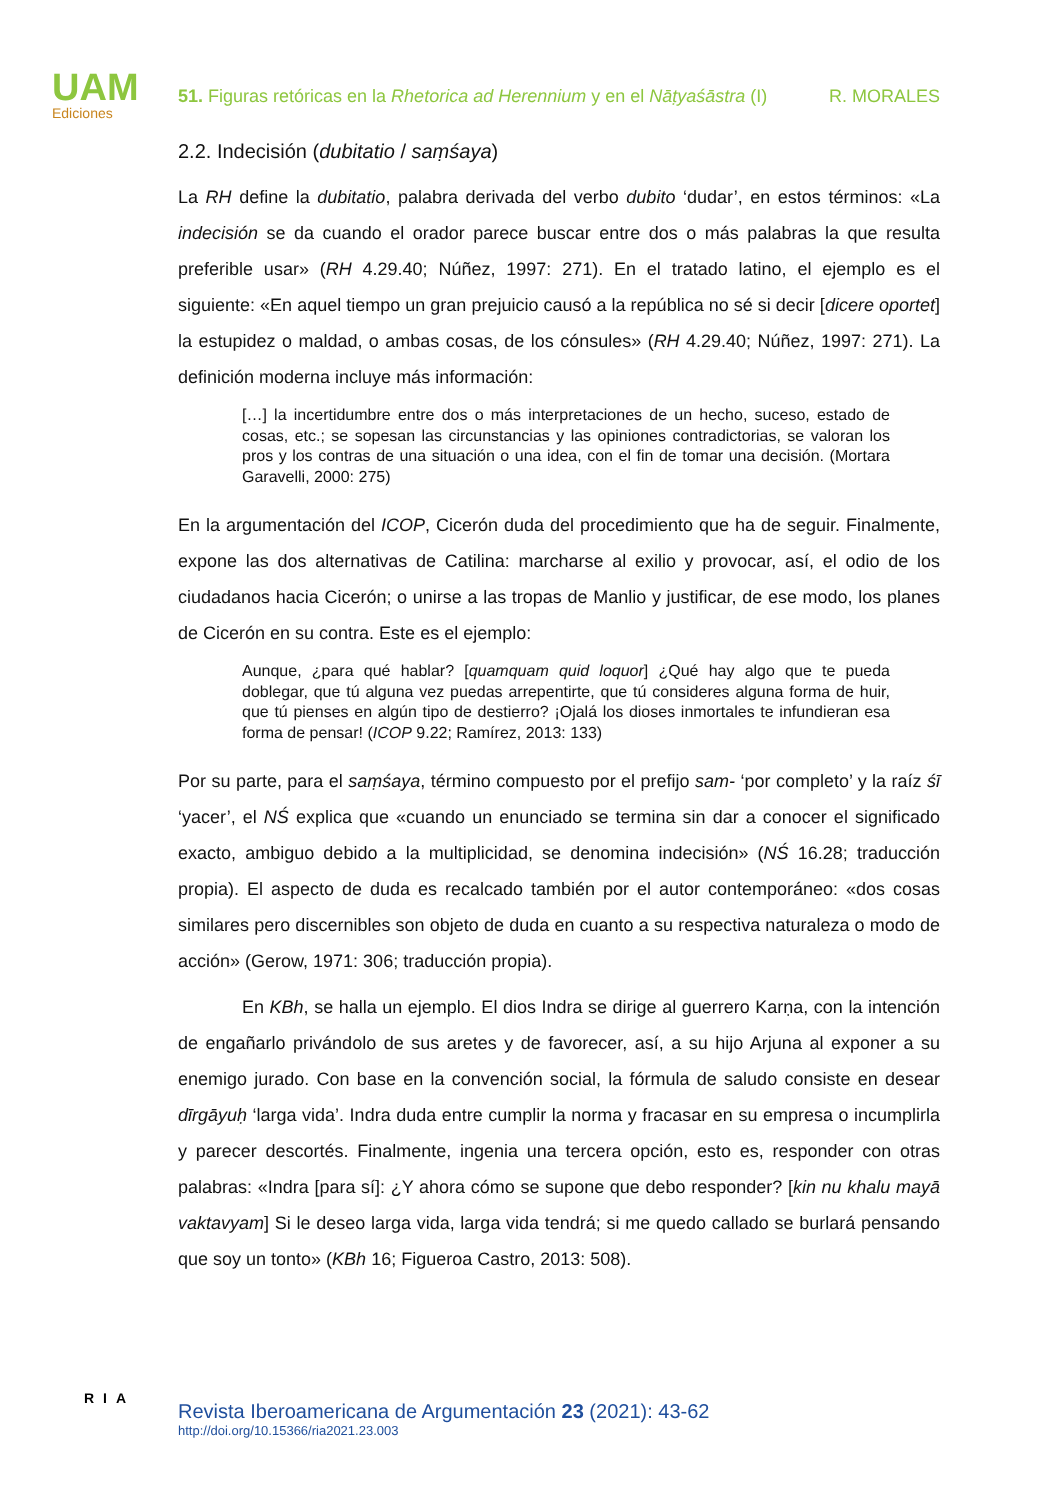UAM
Ediciones
51. Figuras retóricas en la Rhetorica ad Herennium y en el Nāṭyaśāstra (I) R. MORALES
2.2. Indecisión (dubitatio / saṃśaya)
La RH define la dubitatio, palabra derivada del verbo dubito ‘dudar’, en estos términos: «La indecisión se da cuando el orador parece buscar entre dos o más palabras la que resulta preferible usar» (RH 4.29.40; Núñez, 1997: 271). En el tratado latino, el ejemplo es el siguiente: «En aquel tiempo un gran prejuicio causó a la república no sé si decir [dicere oportet] la estupidez o maldad, o ambas cosas, de los cónsules» (RH 4.29.40; Núñez, 1997: 271). La definición moderna incluye más información:
[…] la incertidumbre entre dos o más interpretaciones de un hecho, suceso, estado de cosas, etc.; se sopesan las circunstancias y las opiniones contradictorias, se valoran los pros y los contras de una situación o una idea, con el fin de tomar una decisión. (Mortara Garavelli, 2000: 275)
En la argumentación del ICOP, Cicerón duda del procedimiento que ha de seguir. Finalmente, expone las dos alternativas de Catilina: marcharse al exilio y provocar, así, el odio de los ciudadanos hacia Cicerón; o unirse a las tropas de Manlio y justificar, de ese modo, los planes de Cicerón en su contra. Este es el ejemplo:
Aunque, ¿para qué hablar? [quamquam quid loquor] ¿Qué hay algo que te pueda doblegar, que tú alguna vez puedas arrepentirte, que tú consideres alguna forma de huir, que tú pienses en algún tipo de destierro? ¡Ojalá los dioses inmortales te infundieran esa forma de pensar! (ICOP 9.22; Ramírez, 2013: 133)
Por su parte, para el saṃśaya, término compuesto por el prefijo sam- ‘por completo’ y la raíz śī ‘yacer’, el NŚ explica que «cuando un enunciado se termina sin dar a conocer el significado exacto, ambiguo debido a la multiplicidad, se denomina indecisión» (NŚ 16.28; traducción propia). El aspecto de duda es recalcado también por el autor contemporáneo: «dos cosas similares pero discernibles son objeto de duda en cuanto a su respectiva naturaleza o modo de acción» (Gerow, 1971: 306; traducción propia).
En KBh, se halla un ejemplo. El dios Indra se dirige al guerrero Karṇa, con la intención de engañarlo privándolo de sus aretes y de favorecer, así, a su hijo Arjuna al exponer a su enemigo jurado. Con base en la convención social, la fórmula de saludo consiste en desear dīrgāyuḥ ‘larga vida’. Indra duda entre cumplir la norma y fracasar en su empresa o incumplirla y parecer descortés. Finalmente, ingenia una tercera opción, esto es, responder con otras palabras: «Indra [para sí]: ¿Y ahora cómo se supone que debo responder? [kin nu khalu mayā vaktavyam] Si le deseo larga vida, larga vida tendrá; si me quedo callado se burlará pensando que soy un tonto» (KBh 16; Figueroa Castro, 2013: 508).
RIA
Revista Iberoamericana de Argumentación 23 (2021): 43-62
http://doi.org/10.15366/ria2021.23.003